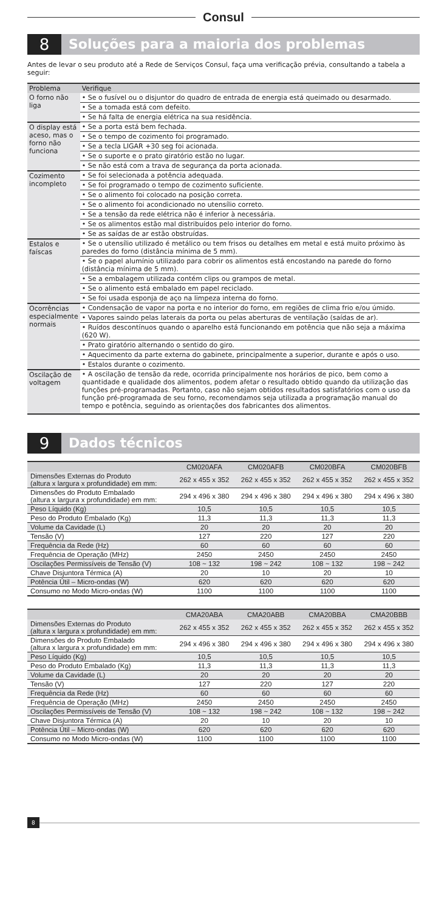Consul
8
Soluções para a maioria dos problemas
Antes de levar o seu produto até a Rede de Serviços Consul, faça uma verificação prévia, consultando a tabela a seguir:
| Problema | Verifique |
| --- | --- |
| O forno não liga | • Se o fusível ou o disjuntor do quadro de entrada de energia está queimado ou desarmado. |
| | • Se a tomada está com defeito. |
| | • Se há falta de energia elétrica na sua residência. |
| O display está aceso, mas o forno não funciona | • Se a porta está bem fechada. |
| | • Se o tempo de cozimento foi programado. |
| | • Se a tecla LIGAR +30 seg foi acionada. |
| | • Se o suporte e o prato giratório estão no lugar. |
| | • Se não está com a trava de segurança da porta acionada. |
| Cozimento incompleto | • Se foi selecionada a potência adequada. |
| | • Se foi programado o tempo de cozimento suficiente. |
| | • Se o alimento foi colocado na posição correta. |
| | • Se o alimento foi acondicionado no utensílio correto. |
| | • Se a tensão da rede elétrica não é inferior à necessária. |
| | • Se os alimentos estão mal distribuídos pelo interior do forno. |
| | • Se as saídas de ar estão obstruídas. |
| Estalos e faíscas | • Se o utensílio utilizado é metálico ou tem frisos ou detalhes em metal e está muito próximo às paredes do forno (distância mínima de 5 mm). |
| | • Se o papel alumínio utilizado para cobrir os alimentos está encostando na parede do forno (distância mínima de 5 mm). |
| | • Se a embalagem utilizada contém clips ou grampos de metal. |
| | • Se o alimento está embalado em papel reciclado. |
| | • Se foi usada esponja de aço na limpeza interna do forno. |
| Ocorrências especialmente normais | • Condensação de vapor na porta e no interior do forno, em regiões de clima frio e/ou úmido. |
| | • Vapores saindo pelas laterais da porta ou pelas aberturas de ventilação (saídas de ar). |
| | • Ruídos descontínuos quando o aparelho está funcionando em potência que não seja a máxima (620 W). |
| | • Prato giratório alternando o sentido do giro. |
| | • Aquecimento da parte externa do gabinete, principalmente a superior, durante e após o uso. |
| | • Estalos durante o cozimento. |
| Oscilação de voltagem | • A oscilação de tensão da rede, ocorrida principalmente nos horários de pico, bem como a quantidade e qualidade dos alimentos, podem afetar o resultado obtido quando da utilização das funções pré-programadas. Portanto, caso não sejam obtidos resultados satisfatórios com o uso da função pré-programada de seu forno, recomendamos seja utilizada a programação manual do tempo e potência, seguindo as orientações dos fabricantes dos alimentos. |
9
Dados técnicos
| | CM020AFA | CM020AFB | CM020BFA | CM020BFB |
| --- | --- | --- | --- | --- |
| Dimensões Externas do Produto (altura x largura x profundidade) em mm: | 262 x 455 x 352 | 262 x 455 x 352 | 262 x 455 x 352 | 262 x 455 x 352 |
| Dimensões do Produto Embalado (altura x largura x profundidade) em mm: | 294 x 496 x 380 | 294 x 496 x 380 | 294 x 496 x 380 | 294 x 496 x 380 |
| Peso Líquido (Kg) | 10,5 | 10,5 | 10,5 | 10,5 |
| Peso do Produto Embalado (Kg) | 11,3 | 11,3 | 11,3 | 11,3 |
| Volume da Cavidade (L) | 20 | 20 | 20 | 20 |
| Tensão (V) | 127 | 220 | 127 | 220 |
| Frequência da Rede (Hz) | 60 | 60 | 60 | 60 |
| Frequência de Operação (MHz) | 2450 | 2450 | 2450 | 2450 |
| Oscilações Permissíveis de Tensão (V) | 108 ~ 132 | 198 ~ 242 | 108 ~ 132 | 198 ~ 242 |
| Chave Disjuntora Térmica (A) | 20 | 10 | 20 | 10 |
| Potência Útil – Micro-ondas (W) | 620 | 620 | 620 | 620 |
| Consumo no Modo Micro-ondas (W) | 1100 | 1100 | 1100 | 1100 |
| | CMA20ABA | CMA20ABB | CMA20BBA | CMA20BBB |
| --- | --- | --- | --- | --- |
| Dimensões Externas do Produto (altura x largura x profundidade) em mm: | 262 x 455 x 352 | 262 x 455 x 352 | 262 x 455 x 352 | 262 x 455 x 352 |
| Dimensões do Produto Embalado (altura x largura x profundidade) em mm: | 294 x 496 x 380 | 294 x 496 x 380 | 294 x 496 x 380 | 294 x 496 x 380 |
| Peso Líquido (Kg) | 10,5 | 10,5 | 10,5 | 10,5 |
| Peso do Produto Embalado (Kg) | 11,3 | 11,3 | 11,3 | 11,3 |
| Volume da Cavidade (L) | 20 | 20 | 20 | 20 |
| Tensão (V) | 127 | 220 | 127 | 220 |
| Frequência da Rede (Hz) | 60 | 60 | 60 | 60 |
| Frequência de Operação (MHz) | 2450 | 2450 | 2450 | 2450 |
| Oscilações Permissíveis de Tensão (V) | 108 ~ 132 | 198 ~ 242 | 108 ~ 132 | 198 ~ 242 |
| Chave Disjuntora Térmica (A) | 20 | 10 | 20 | 10 |
| Potência Útil – Micro-ondas (W) | 620 | 620 | 620 | 620 |
| Consumo no Modo Micro-ondas (W) | 1100 | 1100 | 1100 | 1100 |
8